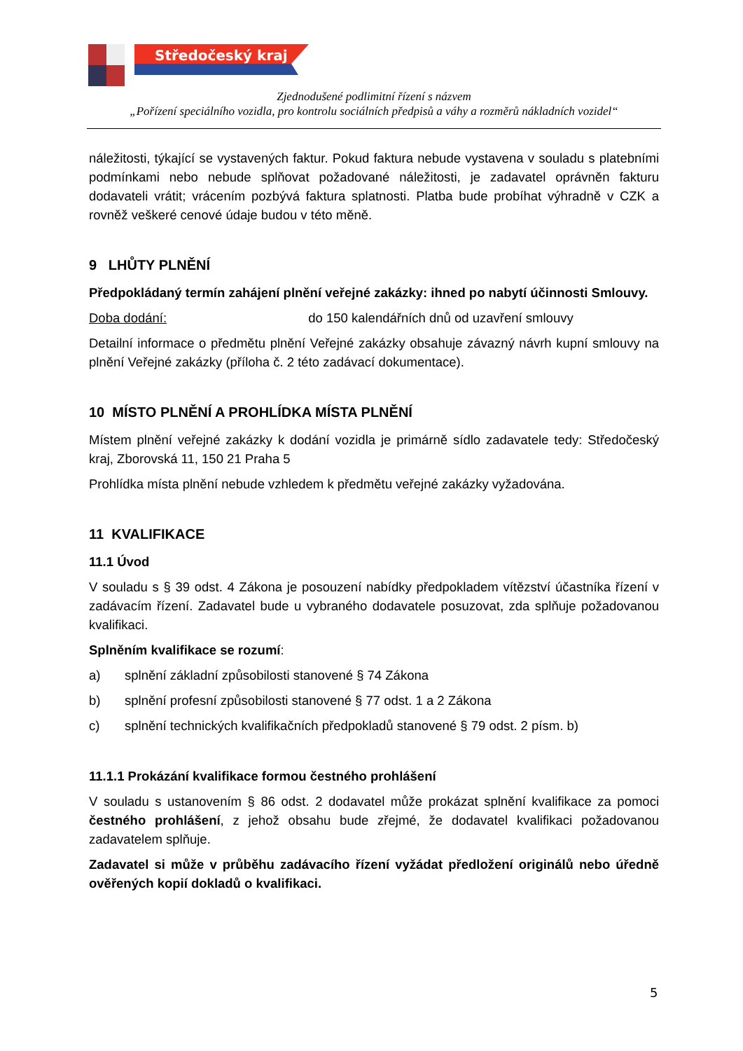Středočeský kraj
Zjednodušené podlimitní řízení s názvem
„Pořízení speciálního vozidla, pro kontrolu sociálních předpisů a váhy a rozměrů nákladních vozidel“
náležitosti, týkající se vystavených faktur. Pokud faktura nebude vystavena v souladu s platebními podmínkami nebo nebude splňovat požadované náležitosti, je zadavatel oprávněn fakturu dodavateli vrátit; vrácením pozbývá faktura splatnosti. Platba bude probíhat výhradně v CZK a rovněž veškeré cenové údaje budou v této měně.
9 LHŮTY PLNĚNÍ
Předpokládaný termín zahájení plnění veřejné zakázky: ihned po nabytí účinnosti Smlouvy.
Doba dodání: do 150 kalendářních dnů od uzavření smlouvy
Detailní informace o předmětu plnění Veřejné zakázky obsahuje závazný návrh kupní smlouvy na plnění Veřejné zakázky (příloha č. 2 této zadávací dokumentace).
10 MÍSTO PLNĚNÍ A PROHLÍDKA MÍSTA PLNĚNÍ
Místem plnění veřejné zakázky k dodání vozidla je primárně sídlo zadavatele tedy: Středočeský kraj, Zborovská 11, 150 21 Praha 5
Prohlídka místa plnění nebude vzhledem k předmětu veřejné zakázky vyžadována.
11 KVALIFIKACE
11.1 Úvod
V souladu s § 39 odst. 4 Zákona je posouzení nabídky předpokladem vítězství účastníka řízení v zadávacím řízení. Zadavatel bude u vybraného dodavatele posuzovat, zda splňuje požadovanou kvalifikaci.
Splněním kvalifikace se rozumí:
a) splnění základní způsobilosti stanovené § 74 Zákona
b) splnění profesní způsobilosti stanovené § 77 odst. 1 a 2 Zákona
c) splnění technických kvalifikačních předpokladů stanovené § 79 odst. 2 písm. b)
11.1.1 Prokázání kvalifikace formou čestného prohlášení
V souladu s ustanovením § 86 odst. 2 dodavatel může prokázat splnění kvalifikace za pomoci čestného prohlášení, z jehož obsahu bude zřejmé, že dodavatel kvalifikaci požadovanou zadavatelem splňuje.
Zadavatel si může v průběhu zadávacího řízení vyžádat předložení originálů nebo úředně ověřených kopií dokladů o kvalifikaci.
5